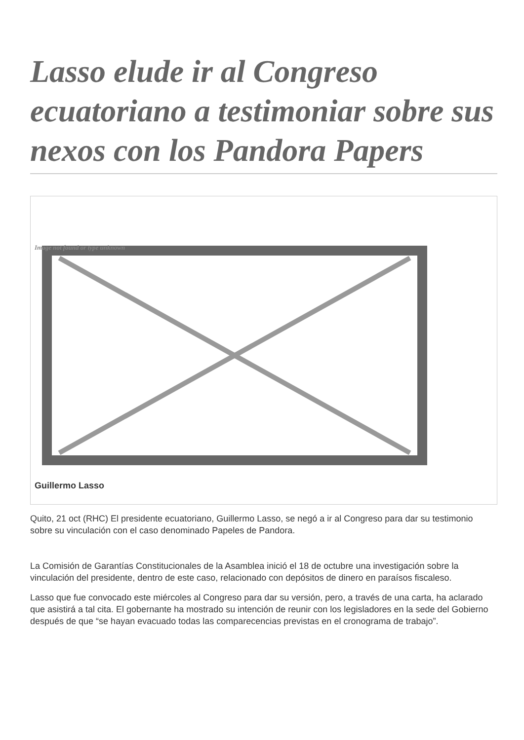Lasso elude ir al Congreso ecuatoriano a testimoniar sobre sus nexos con los Pandora Papers
Image not found or type unknown
Guillermo Lasso
Quito, 21 oct (RHC) El presidente ecuatoriano, Guillermo Lasso, se negó a ir al Congreso para dar su testimonio sobre su vinculación con el caso denominado Papeles de Pandora.
La Comisión de Garantías Constitucionales de la Asamblea inició el 18 de octubre una investigación sobre la vinculación del presidente, dentro de este caso, relacionado con depósitos de dinero en paraísos fiscaleso.
Lasso que fue convocado este miércoles al Congreso para dar su versión, pero, a través de una carta, ha aclarado que asistirá a tal cita. El gobernante ha mostrado su intención de reunir con los legisladores en la sede del Gobierno después de que “se hayan evacuado todas las comparecencias previstas en el cronograma de trabajo”.